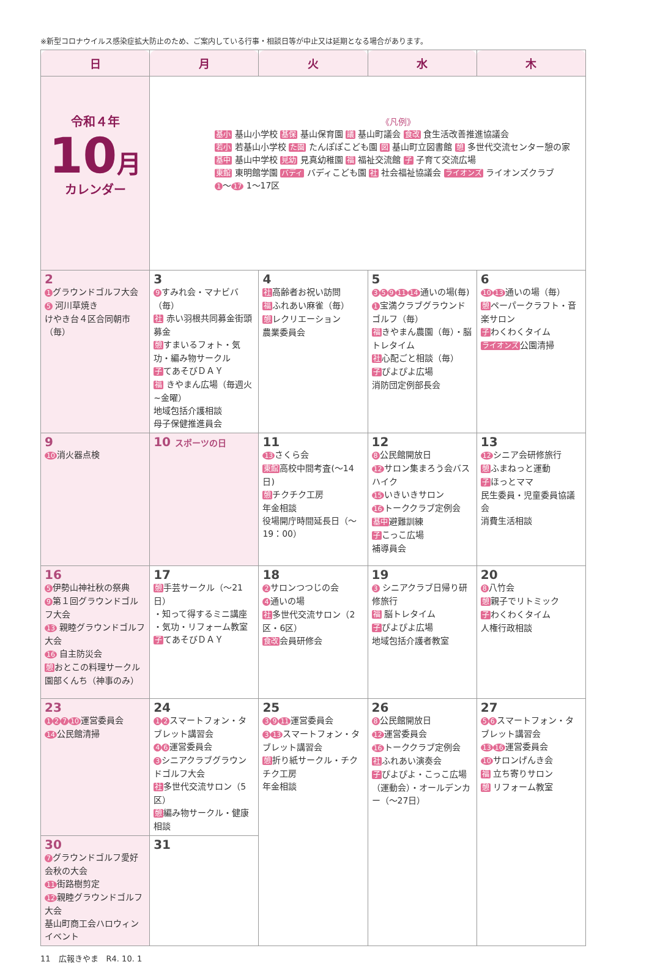※新型コロナウイルス感染症拡大防止のため、ご案内している行事・相談日等が中止又は延期となる場合があります。
| 日 | 月 | 火 | 水 | 木 |
| --- | --- | --- | --- | --- |
| 令和４年 10 月 カレンダー | 《凡例》 基小 基山小学校 基保 基山保育園 議 基山町議会 食改 食生活改善推進協議会 若小 若基山小学校 た園 たんぽぽこども園 図 基山町立図書館 憩 多世代交流センター憩の家 基中 基山中学校 見幼 見真幼稚園 福 福祉交流館 子 子育て交流広場 東館 東明館学園 バディ バディこども園 社 社会福祉協議会 ライオンズ ライオンズクラブ 1 ～ 17 1～17区 | | | |
| 2 1 グラウンドゴルフ大会 5 河川草焼き けやき台４区合同朝市（毎） | 3 9 すみれ会・マナビバ（毎） 社 赤い羽根共同募金街頭募金 憩 すまいるフォト・気功・編み物サークル 子 てあそびＤＡＹ 福 きやまん広場（毎週火~金曜） 地域包括介護相談 母子保健推進員会 | 4 社 高齢者お祝い訪問 福 ふれあい麻雀（毎） 憩 レクリエーション 農業委員会 | 5 3 5 9 11 14 通いの場(毎) 1 宝満クラブグラウンドゴルフ（毎） 福 きやまん農園（毎）・脳トレタイム 社 心配ごと相談（毎） 子 ぴよぴよ広場 消防団定例部長会 | 6 10 13 通いの場（毎） 憩 ペーパークラフト・音楽サロン 子 わくわくタイム ライオンズ 公園清掃 |
| 9 10 消火器点検 | 10 スポーツの日 | 11 13 さくら会 東館 高校中間考査(～14日) 憩 チクチク工房 年金相談 役場開庁時間延長日（～19：00） | 12 8 公民館開放日 12 サロン集まろう会バスハイク 15 いきいきサロン 16 トーククラブ定例会 基中 避難訓練 子 こっこ広場 補導員会 | 13 12 シニア会研修旅行 憩 ふまねっと運動 子 ほっとママ 民生委員・児童委員協議会 消費生活相談 |
| 16 5 伊勢山神社秋の祭典 9 第１回グラウンドゴルフ大会 13 親睦グラウンドゴルフ大会 16 自主防災会 憩 おとこの料理サークル 園部くんち（神事のみ） | 17 憩 手芸サークル（～21日） ・知って得するミニ講座 ・気功・リフォーム教室 子 てあそびＤＡＹ | 18 2 サロンつつじの会 4 通いの場 社 多世代交流サロン（2区・6区） 食改 会員研修会 | 19 3 シニアクラブ日帰り研修旅行 福 脳トレタイム 子 ぴよぴよ広場 地域包括介護者教室 | 20 8 八竹会 憩 親子でリトミック 子 わくわくタイム 人権行政相談 |
| 23 1 2 7 10 運営委員会 14 公民館清掃 | 24 1 2 スマートフォン・タブレット講習会 4 6 運営委員会 3 シニアクラブグラウンドゴルフ大会 社 多世代交流サロン（5区） 憩 編み物サークル・健康相談 | 25 3 9 11 運営委員会 3 13 スマートフォン・タブレット講習会 憩 折り紙サークル・チクチク工房 年金相談 | 26 8 公民館開放日 12 運営委員会 16 トーククラブ定例会 社 ふれあい演奏会 子 ぴよぴよ・こっこ広場（運動会）・オールデンカー（～27日） | 27 5 6 スマートフォン・タブレット講習会 13 16 運営委員会 10 サロンげんき会 福 立ち寄りサロン 憩 リフォーム教室 |
| 30 7 グラウンドゴルフ愛好会秋の大会 11 街路樹剪定 12 親睦グラウンドゴルフ大会 基山町商工会ハロウィンイベント | 31 | | | |
11　広報きやま　R4. 10. 1